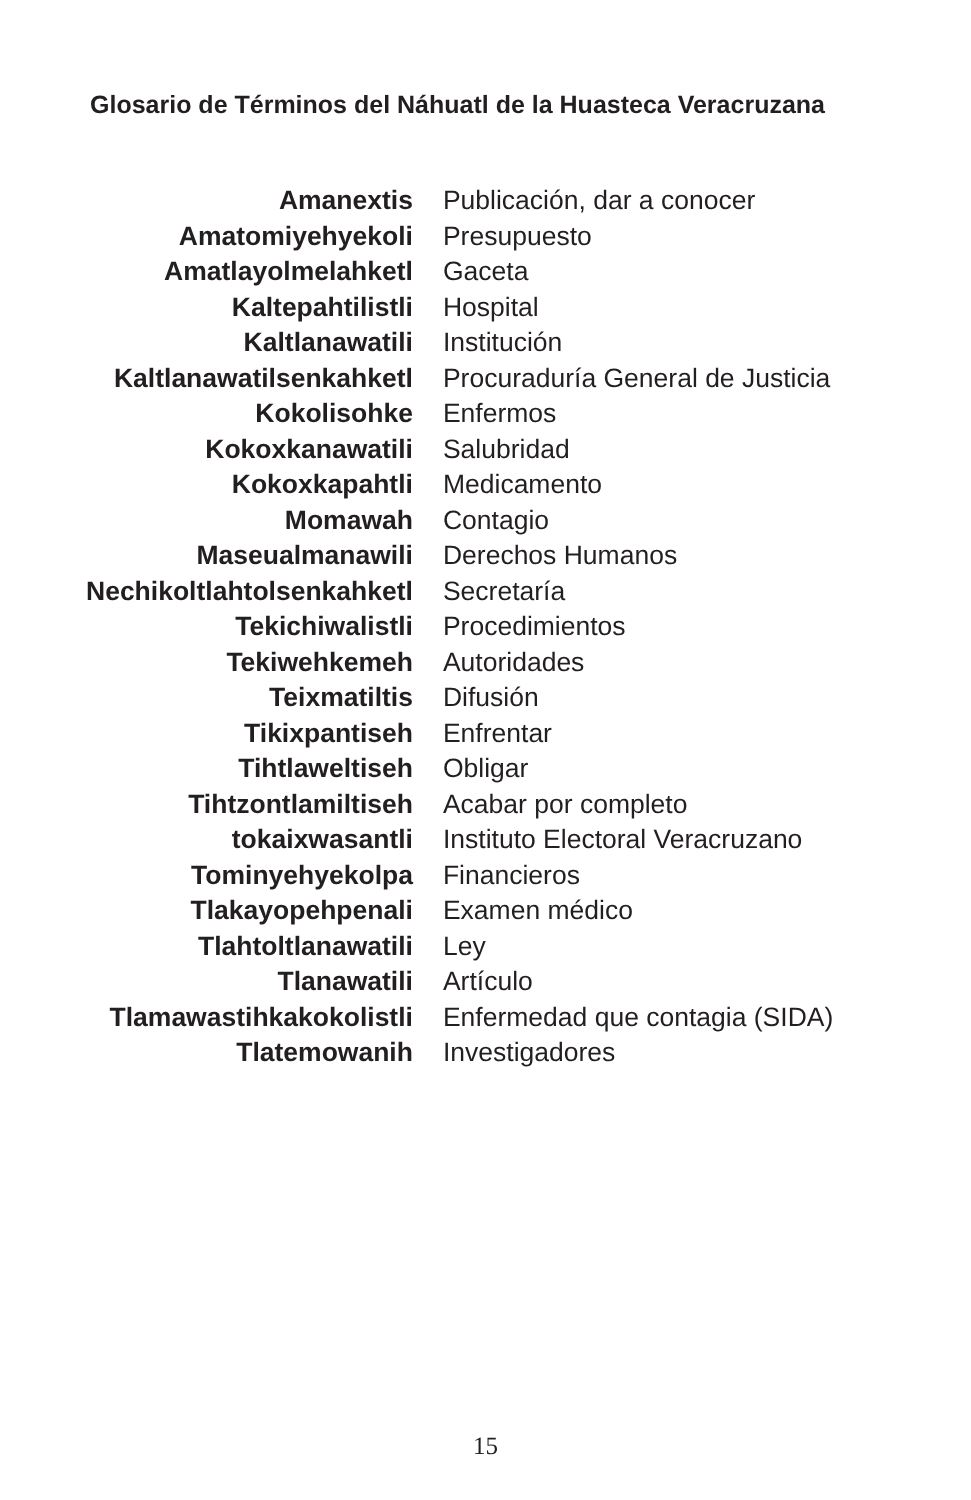Glosario de Términos del Náhuatl de la Huasteca Veracruzana
| Amanextis | Publicación, dar a conocer |
| Amatomiyehyekoli | Presupuesto |
| Amatlayolmelahketl | Gaceta |
| Kaltepahtilistli | Hospital |
| Kaltlanawatili | Institución |
| Kaltlanawatilsenkahketl | Procuraduría General de Justicia |
| Kokolisohke | Enfermos |
| Kokoxkanawatili | Salubridad |
| Kokoxkapahtli | Medicamento |
| Momawah | Contagio |
| Maseualmanawili | Derechos Humanos |
| Nechikoltlahtolsenkahketl | Secretaría |
| Tekichiwalistli | Procedimientos |
| Tekiwehkemeh | Autoridades |
| Teixmatiltis | Difusión |
| Tikixpantiseh | Enfrentar |
| Tihtlaweltiseh | Obligar |
| Tihtzontlamiltiseh | Acabar por completo |
| tokaixwasantli | Instituto Electoral Veracruzano |
| Tominyehyekolpa | Financieros |
| Tlakayopehpenali | Examen médico |
| Tlahtoltlanawatili | Ley |
| Tlanawatili | Artículo |
| Tlamawastihkakokolistli | Enfermedad que contagia (SIDA) |
| Tlatemowanih | Investigadores |
15